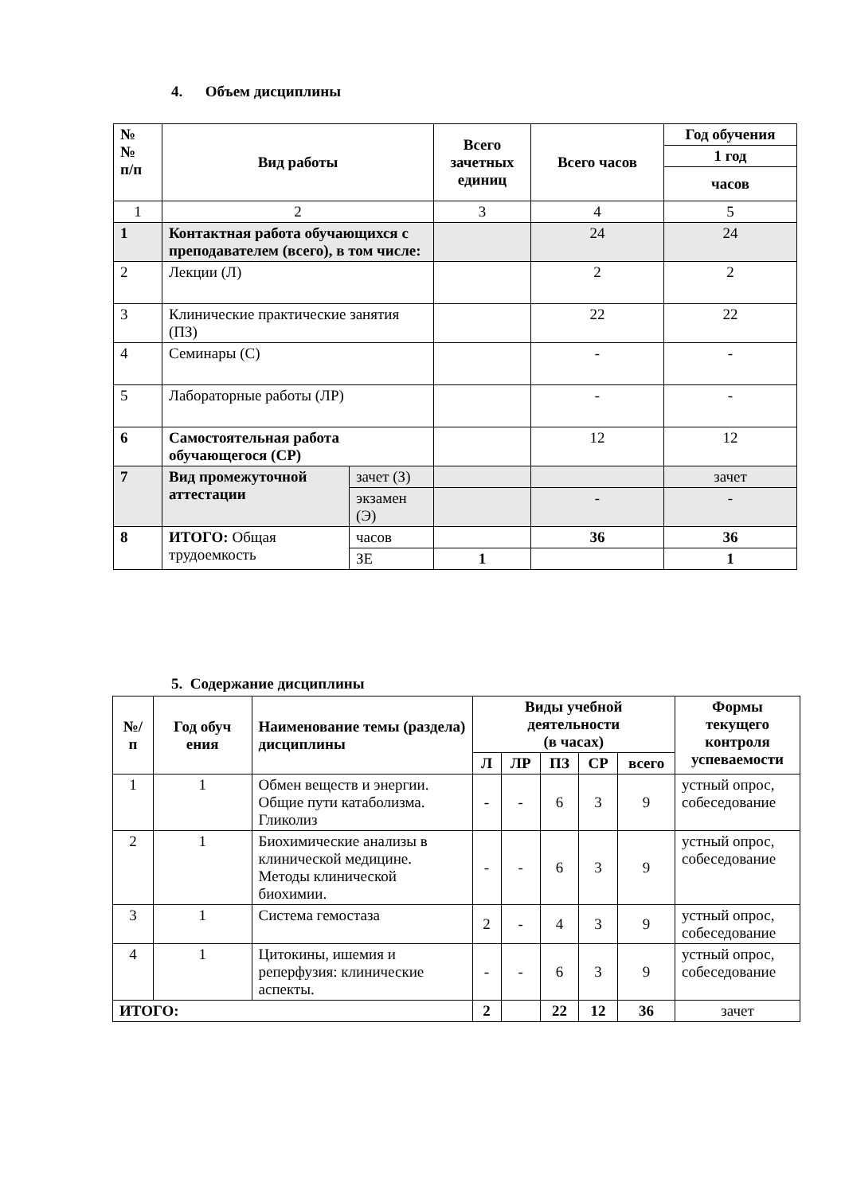4. Объем дисциплины
| № № п/п | Вид работы | | Всего зачетных единиц | Всего часов | Год обучения |
| --- | --- | --- | --- | --- | --- |
| | | | | | 1 год |
| | | | | | часов |
| 1 | 2 | | 3 | 4 | 5 |
| 1 | Контактная работа обучающихся с преподавателем (всего), в том числе: | | | 24 | 24 |
| 2 | Лекции (Л) | | | 2 | 2 |
| 3 | Клинические практические занятия (ПЗ) | | | 22 | 22 |
| 4 | Семинары (С) | | | - | - |
| 5 | Лабораторные работы (ЛР) | | | - | - |
| 6 | Самостоятельная работа обучающегося (СР) | | | 12 | 12 |
| 7 | Вид промежуточной аттестации | зачет (З) | | | зачет |
| | | экзамен (Э) | | - | - |
| 8 | ИТОГО: Общая трудоемкость | часов | | 36 | 36 |
| | | ЗЕ | 1 | | 1 |
5. Содержание дисциплины
| №/п | Год обуч ения | Наименование темы (раздела) дисциплины | Виды учебной деятельности (в часах) | | | | | Формы текущего контроля успеваемости |
| --- | --- | --- | --- | --- | --- | --- | --- | --- |
| | | | Л | ЛР | ПЗ | СР | всего | |
| 1 | 1 | Обмен веществ и энергии. Общие пути катаболизма. Гликолиз | - | - | 6 | 3 | 9 | устный опрос, собеседование |
| 2 | 1 | Биохимические анализы в клинической медицине. Методы клинической биохимии. | - | - | 6 | 3 | 9 | устный опрос, собеседование |
| 3 | 1 | Система гемостаза | 2 | - | 4 | 3 | 9 | устный опрос, собеседование |
| 4 | 1 | Цитокины, ишемия и реперфузия: клинические аспекты. | - | - | 6 | 3 | 9 | устный опрос, собеседование |
| ИТОГО: | | | 2 | | 22 | 12 | 36 | зачет |